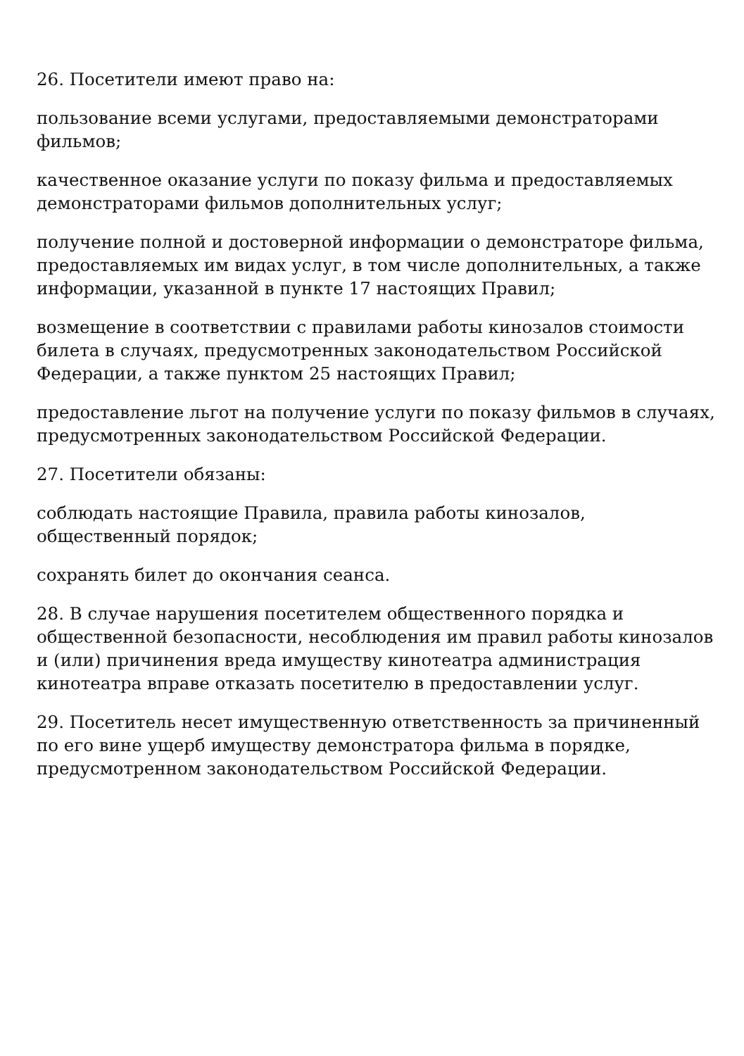26. Посетители имеют право на:
пользование всеми услугами, предоставляемыми демонстраторами фильмов;
качественное оказание услуги по показу фильма и предоставляемых демонстраторами фильмов дополнительных услуг;
получение полной и достоверной информации о демонстраторе фильма, предоставляемых им видах услуг, в том числе дополнительных, а также информации, указанной в пункте 17 настоящих Правил;
возмещение в соответствии с правилами работы кинозалов стоимости билета в случаях, предусмотренных законодательством Российской Федерации, а также пунктом 25 настоящих Правил;
предоставление льгот на получение услуги по показу фильмов в случаях, предусмотренных законодательством Российской Федерации.
27. Посетители обязаны:
соблюдать настоящие Правила, правила работы кинозалов, общественный порядок;
сохранять билет до окончания сеанса.
28. В случае нарушения посетителем общественного порядка и общественной безопасности, несоблюдения им правил работы кинозалов и (или) причинения вреда имуществу кинотеатра администрация кинотеатра вправе отказать посетителю в предоставлении услуг.
29. Посетитель несет имущественную ответственность за причиненный по его вине ущерб имуществу демонстратора фильма в порядке, предусмотренном законодательством Российской Федерации.